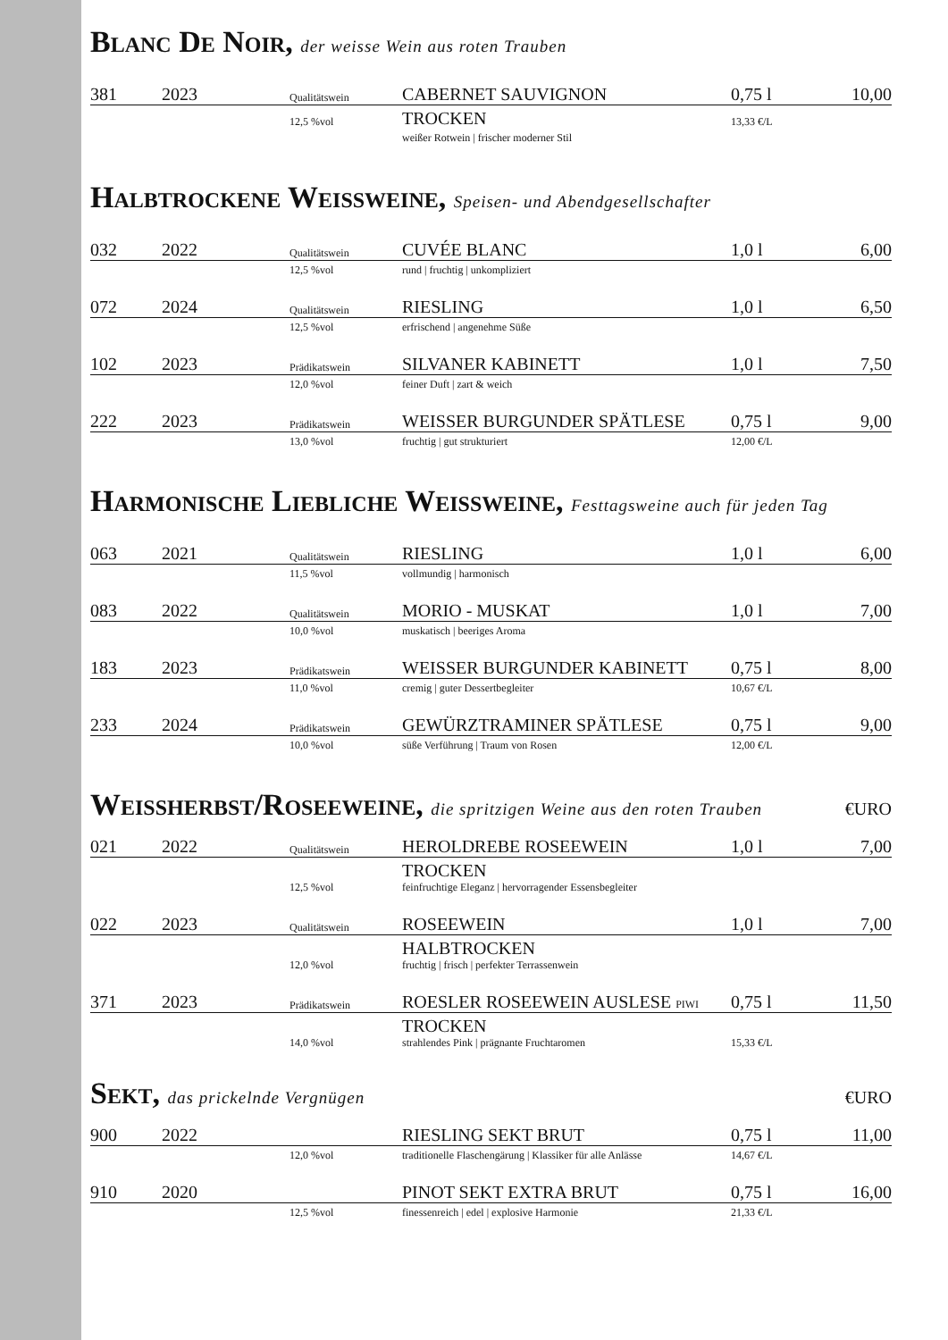Blanc De Noir, der weisse Wein aus roten Trauben
| 381 | 2023 | Qualitätswein | CABERNET SAUVIGNON | 0,75 l | 10,00 |
| | | 12,5 %vol | TROCKEN | 13,33 €/L | |
| | | | weißer Rotwein / frischer moderner Stil | | |
Halbtrockene Weissweine, Speisen- und Abendgesellschafter
| 032 | 2022 | Qualitätswein | CUVÉE BLANC | 1,0 l | 6,00 |
| | | 12,5 %vol | rund / fruchtig / unkompliziert | | |
| 072 | 2024 | Qualitätswein | RIESLING | 1,0 l | 6,50 |
| | | 12,5 %vol | erfrischend / angenehme Süße | | |
| 102 | 2023 | Prädikatswein | SILVANER KABINETT | 1,0 l | 7,50 |
| | | 12,0 %vol | feiner Duft / zart & weich | | |
| 222 | 2023 | Prädikatswein | WEISSER BURGUNDER SPÄTLESE | 0,75 l | 9,00 |
| | | 13,0 %vol | fruchtig / gut strukturiert | 12,00 €/L | |
Harmonische Liebliche Weissweine, Festtagsweine auch für jeden Tag
| 063 | 2021 | Qualitätswein | RIESLING | 1,0 l | 6,00 |
| | | 11,5 %vol | vollmundig / harmonisch | | |
| 083 | 2022 | Qualitätswein | MORIO - MUSKAT | 1,0 l | 7,00 |
| | | 10,0 %vol | muskatisch / beeriges Aroma | | |
| 183 | 2023 | Prädikatswein | WEISSER BURGUNDER KABINETT | 0,75 l | 8,00 |
| | | 11,0 %vol | cremig / guter Dessertbegleiter | 10,67 €/L | |
| 233 | 2024 | Prädikatswein | GEWÜRZTRAMINER SPÄTLESE | 0,75 l | 9,00 |
| | | 10,0 %vol | süße Verführung / Traum von Rosen | 12,00 €/L | |
Weissherbst/Roseeweine, die spritzigen Weine aus den roten Trauben €URO
| 021 | 2022 | Qualitätswein | HEROLDREBE ROSEEWEIN | 1,0 l | 7,00 |
| | | 12,5 %vol | TROCKEN feinfruchtige Eleganz / hervorragender Essensbegleiter | | |
| 022 | 2023 | Qualitätswein | ROSEEWEIN | 1,0 l | 7,00 |
| | | 12,0 %vol | HALBTROCKEN fruchtig / frisch / perfekter Terrassenwein | | |
| 371 | 2023 | Prädikatswein | ROESLER ROSEEWEIN AUSLESE PIWI | 0,75 l | 11,50 |
| | | 14,0 %vol | TROCKEN strahlendes Pink / prägnante Fruchtaromen | 15,33 €/L | |
Sekt, das prickelnde Vergnügen €URO
| 900 | 2022 | | RIESLING SEKT BRUT | 0,75 l | 11,00 |
| | | 12,0 %vol | traditionelle Flaschengärung / Klassiker für alle Anlässe | 14,67 €/L | |
| 910 | 2020 | | PINOT SEKT EXTRA BRUT | 0,75 l | 16,00 |
| | | 12,5 %vol | finessenreich / edel / explosive Harmonie | 21,33 €/L | |